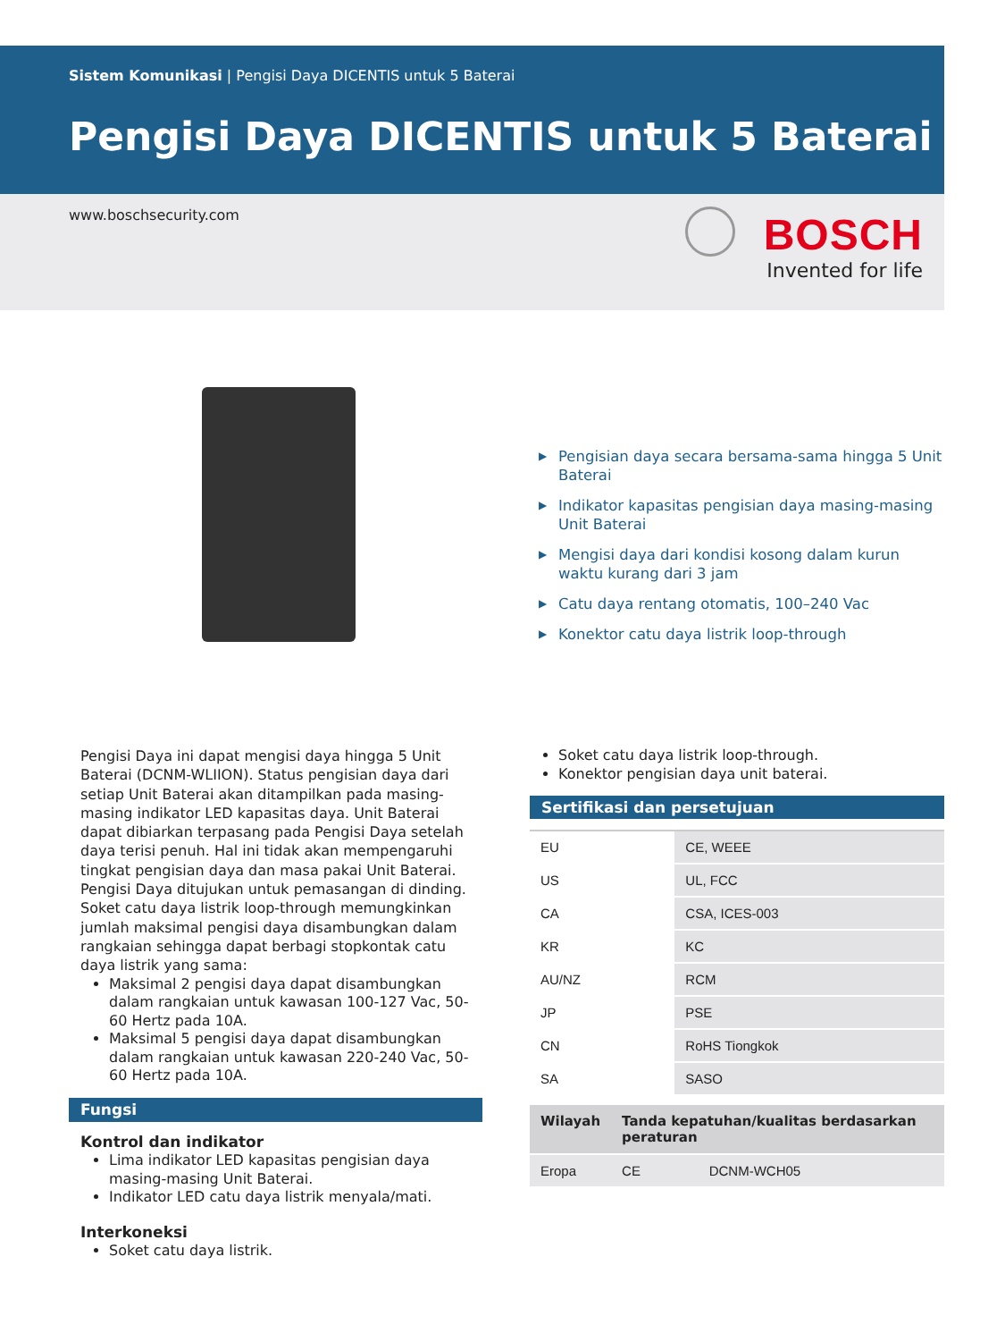Sistem Komunikasi | Pengisi Daya DICENTIS untuk 5 Baterai
Pengisi Daya DICENTIS untuk 5 Baterai
www.boschsecurity.com
BOSCH
Invented for life
▶ Pengisian daya secara bersama-sama hingga 5 Unit Baterai
▶ Indikator kapasitas pengisian daya masing-masing Unit Baterai
▶ Mengisi daya dari kondisi kosong dalam kurun waktu kurang dari 3 jam
▶ Catu daya rentang otomatis, 100–240 Vac
▶ Konektor catu daya listrik loop-through
Pengisi Daya ini dapat mengisi daya hingga 5 Unit Baterai (DCNM-WLIION). Status pengisian daya dari setiap Unit Baterai akan ditampilkan pada masing-masing indikator LED kapasitas daya. Unit Baterai dapat dibiarkan terpasang pada Pengisi Daya setelah daya terisi penuh. Hal ini tidak akan mempengaruhi tingkat pengisian daya dan masa pakai Unit Baterai. Pengisi Daya ditujukan untuk pemasangan di dinding. Soket catu daya listrik loop-through memungkinkan jumlah maksimal pengisi daya disambungkan dalam rangkaian sehingga dapat berbagi stopkontak catu daya listrik yang sama:
Maksimal 2 pengisi daya dapat disambungkan dalam rangkaian untuk kawasan 100-127 Vac, 50-60 Hertz pada 10A.
Maksimal 5 pengisi daya dapat disambungkan dalam rangkaian untuk kawasan 220-240 Vac, 50-60 Hertz pada 10A.
Fungsi
Kontrol dan indikator
Lima indikator LED kapasitas pengisian daya masing-masing Unit Baterai.
Indikator LED catu daya listrik menyala/mati.
Interkoneksi
Soket catu daya listrik.
Soket catu daya listrik loop-through.
Konektor pengisian daya unit baterai.
Sertifikasi dan persetujuan
| EU | CE, WEEE |
| US | UL, FCC |
| CA | CSA, ICES-003 |
| KR | KC |
| AU/NZ | RCM |
| JP | PSE |
| CN | RoHS Tiongkok |
| SA | SASO |
| Wilayah | Tanda kepatuhan/kualitas berdasarkan peraturan | |
| --- | --- | --- |
| Eropa | CE | DCNM-WCH05 |